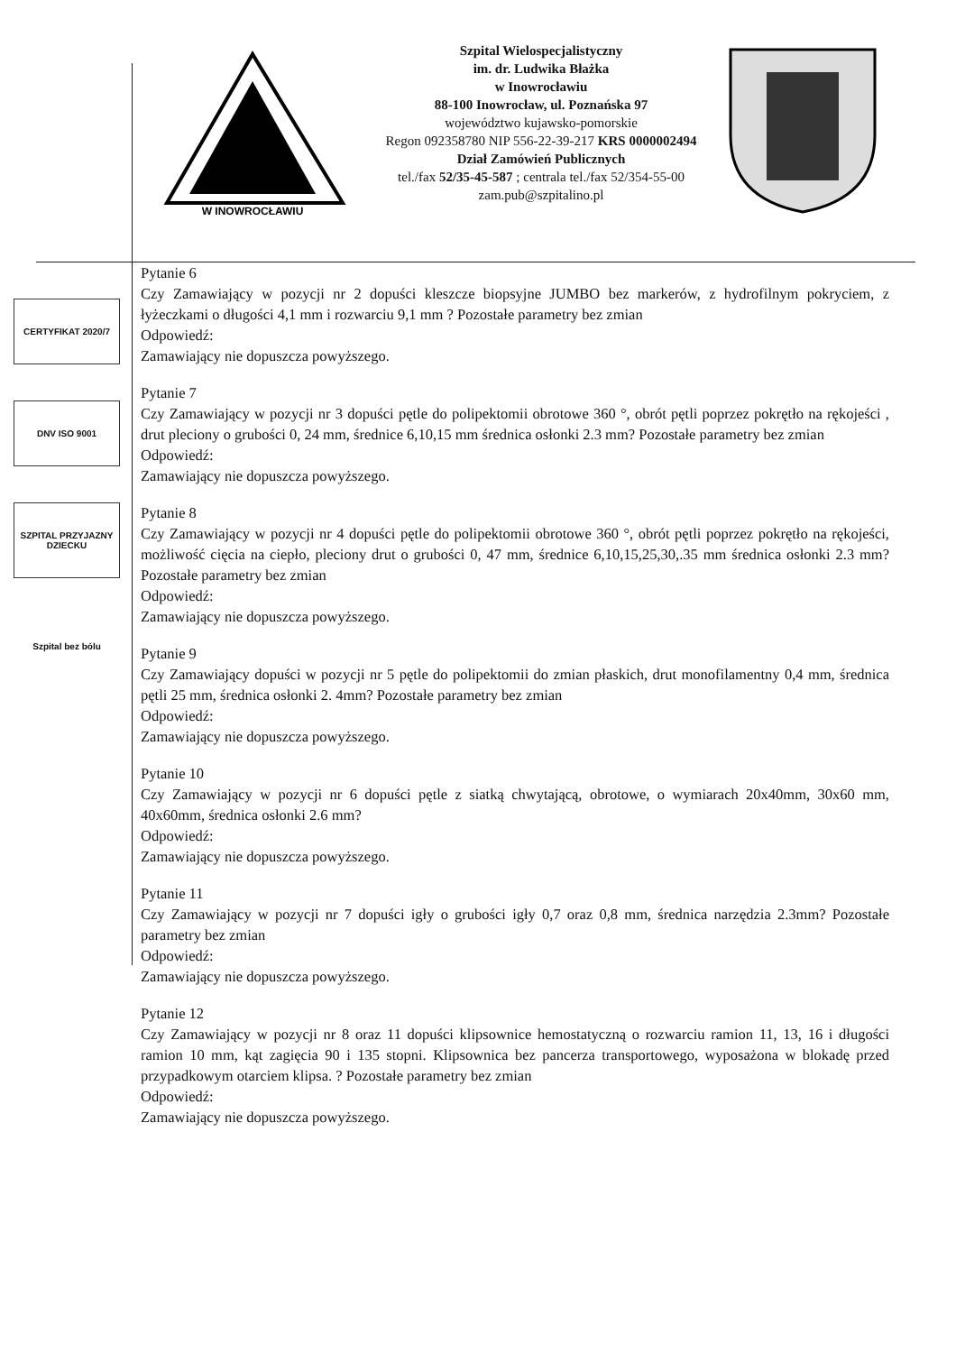W INOWROCŁAWIU
Szpital Wielospecjalistyczny
im. dr. Ludwika Błażka
w Inowrocławiu
88-100 Inowrocław, ul. Poznańska 97
województwo kujawsko-pomorskie
Regon 092358780 NIP 556-22-39-217 KRS 0000002494
Dział Zamówień Publicznych
tel./fax 52/35-45-587 ; centrala tel./fax 52/354-55-00
zam.pub@szpitalino.pl
CERTYFIKAT 2020/7
DNV ISO 9001
SZPITAL PRZYJAZNY DZIECKU
Szpital bez bólu
Pytanie 6
Czy Zamawiający w pozycji nr 2 dopuści kleszcze biopsyjne JUMBO bez markerów, z hydrofilnym pokryciem, z łyżeczkami o długości 4,1 mm i rozwarciu 9,1 mm ? Pozostałe parametry bez zmian
Odpowiedź:
Zamawiający nie dopuszcza powyższego.
Pytanie 7
Czy Zamawiający w pozycji nr 3 dopuści pętle do polipektomii obrotowe 360 °, obrót pętli poprzez pokrętło na rękojeści , drut pleciony o grubości 0, 24 mm, średnice 6,10,15 mm średnica osłonki 2.3 mm? Pozostałe parametry bez zmian
Odpowiedź:
Zamawiający nie dopuszcza powyższego.
Pytanie 8
Czy Zamawiający w pozycji nr 4 dopuści pętle do polipektomii obrotowe 360 °, obrót pętli poprzez pokrętło na rękojeści, możliwość cięcia na ciepło, pleciony drut o grubości 0, 47 mm, średnice 6,10,15,25,30,.35 mm średnica osłonki 2.3 mm? Pozostałe parametry bez zmian
Odpowiedź:
Zamawiający nie dopuszcza powyższego.
Pytanie 9
Czy Zamawiający dopuści w pozycji nr 5 pętle do polipektomii do zmian płaskich, drut monofilamentny 0,4 mm, średnica pętli 25 mm, średnica osłonki 2. 4mm? Pozostałe parametry bez zmian
Odpowiedź:
Zamawiający nie dopuszcza powyższego.
Pytanie 10
Czy Zamawiający w pozycji nr 6 dopuści pętle z siatką chwytającą, obrotowe, o wymiarach 20x40mm, 30x60 mm, 40x60mm, średnica osłonki 2.6 mm?
Odpowiedź:
Zamawiający nie dopuszcza powyższego.
Pytanie 11
Czy Zamawiający w pozycji nr 7 dopuści igły o grubości igły 0,7 oraz 0,8 mm, średnica narzędzia 2.3mm? Pozostałe parametry bez zmian
Odpowiedź:
Zamawiający nie dopuszcza powyższego.
Pytanie 12
Czy Zamawiający w pozycji nr 8 oraz 11 dopuści klipsownice hemostatyczną o rozwarciu ramion 11, 13, 16 i długości ramion 10 mm, kąt zagięcia 90 i 135 stopni. Klipsownica bez pancerza transportowego, wyposażona w blokadę przed przypadkowym otarciem klipsa. ? Pozostałe parametry bez zmian
Odpowiedź:
Zamawiający nie dopuszcza powyższego.